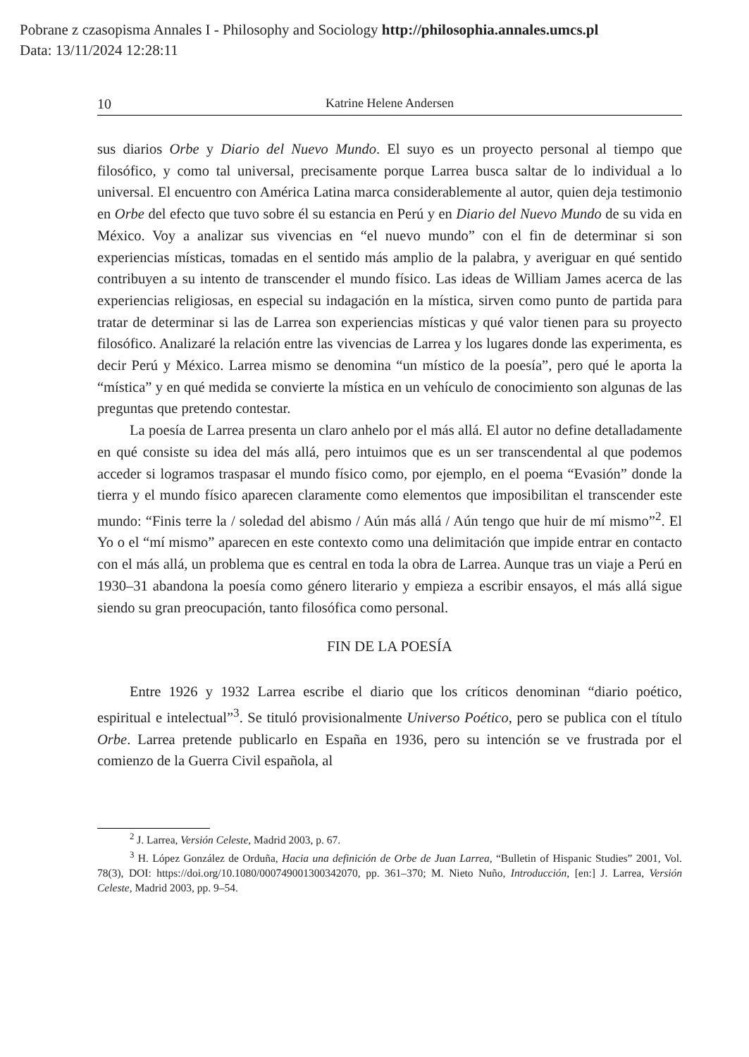Pobrane z czasopisma Annales I - Philosophy and Sociology http://philosophia.annales.umcs.pl
Data: 13/11/2024 12:28:11
10 Katrine Helene Andersen
sus diarios Orbe y Diario del Nuevo Mundo. El suyo es un proyecto personal al tiempo que filosófico, y como tal universal, precisamente porque Larrea busca saltar de lo individual a lo universal. El encuentro con América Latina marca considerablemente al autor, quien deja testimonio en Orbe del efecto que tuvo sobre él su estancia en Perú y en Diario del Nuevo Mundo de su vida en México. Voy a analizar sus vivencias en “el nuevo mundo” con el fin de determinar si son experiencias místicas, tomadas en el sentido más amplio de la palabra, y averiguar en qué sentido contribuyen a su intento de transcender el mundo físico. Las ideas de William James acerca de las experiencias religiosas, en especial su indagación en la mística, sirven como punto de partida para tratar de determinar si las de Larrea son experiencias místicas y qué valor tienen para su proyecto filosófico. Analizaré la relación entre las vivencias de Larrea y los lugares donde las experimenta, es decir Perú y México. Larrea mismo se denomina “un místico de la poesía”, pero qué le aporta la “mística” y en qué medida se convierte la mística en un vehículo de conocimiento son algunas de las preguntas que pretendo contestar.
La poesía de Larrea presenta un claro anhelo por el más allá. El autor no define detalladamente en qué consiste su idea del más allá, pero intuimos que es un ser transcendental al que podemos acceder si logramos traspasar el mundo físico como, por ejemplo, en el poema “Evasión” donde la tierra y el mundo físico aparecen claramente como elementos que imposibilitan el transcender este mundo: “Finis terre la / soledad del abismo / Aún más allá / Aún tengo que huir de mí mismo”<sup>2</sup>. El Yo o el “mí mismo” aparecen en este contexto como una delimitación que impide entrar en contacto con el más allá, un problema que es central en toda la obra de Larrea. Aunque tras un viaje a Perú en 1930–31 abandona la poesía como género literario y empieza a escribir ensayos, el más allá sigue siendo su gran preocupación, tanto filosófica como personal.
FIN DE LA POESÍA
Entre 1926 y 1932 Larrea escribe el diario que los críticos denominan “diario poético, espiritual e intelectual”<sup>3</sup>. Se tituló provisionalmente Universo Poético, pero se publica con el título Orbe. Larrea pretende publicarlo en España en 1936, pero su intención se ve frustrada por el comienzo de la Guerra Civil española, al
<sup>2</sup> J. Larrea, Versión Celeste, Madrid 2003, p. 67.
<sup>3</sup> H. López González de Orduña, Hacia una definición de Orbe de Juan Larrea, “Bulletin of Hispanic Studies” 2001, Vol. 78(3), DOI: https://doi.org/10.1080/000749001300342070, pp. 361–370; M. Nieto Nuño, Introducción, [en:] J. Larrea, Versión Celeste, Madrid 2003, pp. 9–54.